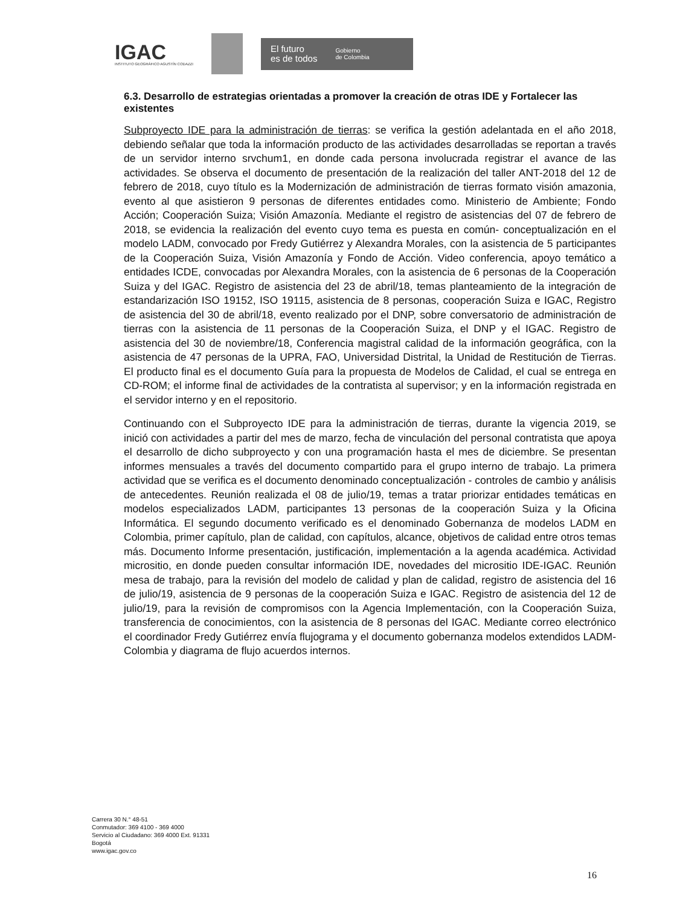IGAC
INSTITUTO GEOGRÁFICO AGUSTÍN CODAZZI
El futuro
es de todos
Gobierno
de Colombia
6.3. Desarrollo de estrategias orientadas a promover la creación de otras IDE y Fortalecer las existentes
Subproyecto IDE para la administración de tierras: se verifica la gestión adelantada en el año 2018, debiendo señalar que toda la información producto de las actividades desarrolladas se reportan a través de un servidor interno srvchum1, en donde cada persona involucrada registrar el avance de las actividades. Se observa el documento de presentación de la realización del taller ANT-2018 del 12 de febrero de 2018, cuyo título es la Modernización de administración de tierras formato visión amazonia, evento al que asistieron 9 personas de diferentes entidades como. Ministerio de Ambiente; Fondo Acción; Cooperación Suiza; Visión Amazonía. Mediante el registro de asistencias del 07 de febrero de 2018, se evidencia la realización del evento cuyo tema es puesta en común- conceptualización en el modelo LADM, convocado por Fredy Gutiérrez y Alexandra Morales, con la asistencia de 5 participantes de la Cooperación Suiza, Visión Amazonía y Fondo de Acción. Video conferencia, apoyo temático a entidades ICDE, convocadas por Alexandra Morales, con la asistencia de 6 personas de la Cooperación Suiza y del IGAC. Registro de asistencia del 23 de abril/18, temas planteamiento de la integración de estandarización ISO 19152, ISO 19115, asistencia de 8 personas, cooperación Suiza e IGAC, Registro de asistencia del 30 de abril/18, evento realizado por el DNP, sobre conversatorio de administración de tierras con la asistencia de 11 personas de la Cooperación Suiza, el DNP y el IGAC. Registro de asistencia del 30 de noviembre/18, Conferencia magistral calidad de la información geográfica, con la asistencia de 47 personas de la UPRA, FAO, Universidad Distrital, la Unidad de Restitución de Tierras. El producto final es el documento Guía para la propuesta de Modelos de Calidad, el cual se entrega en CD-ROM; el informe final de actividades de la contratista al supervisor; y en la información registrada en el servidor interno y en el repositorio.
Continuando con el Subproyecto IDE para la administración de tierras, durante la vigencia 2019, se inició con actividades a partir del mes de marzo, fecha de vinculación del personal contratista que apoya el desarrollo de dicho subproyecto y con una programación hasta el mes de diciembre. Se presentan informes mensuales a través del documento compartido para el grupo interno de trabajo. La primera actividad que se verifica es el documento denominado conceptualización - controles de cambio y análisis de antecedentes. Reunión realizada el 08 de julio/19, temas a tratar priorizar entidades temáticas en modelos especializados LADM, participantes 13 personas de la cooperación Suiza y la Oficina Informática. El segundo documento verificado es el denominado Gobernanza de modelos LADM en Colombia, primer capítulo, plan de calidad, con capítulos, alcance, objetivos de calidad entre otros temas más. Documento Informe presentación, justificación, implementación a la agenda académica. Actividad micrositio, en donde pueden consultar información IDE, novedades del micrositio IDE-IGAC. Reunión mesa de trabajo, para la revisión del modelo de calidad y plan de calidad, registro de asistencia del 16 de julio/19, asistencia de 9 personas de la cooperación Suiza e IGAC. Registro de asistencia del 12 de julio/19, para la revisión de compromisos con la Agencia Implementación, con la Cooperación Suiza, transferencia de conocimientos, con la asistencia de 8 personas del IGAC. Mediante correo electrónico el coordinador Fredy Gutiérrez envía flujograma y el documento gobernanza modelos extendidos LADM- Colombia y diagrama de flujo acuerdos internos.
Carrera 30 N.° 48-51
Conmutador: 369 4100 - 369 4000
Servicio al Ciudadano: 369 4000 Ext. 91331
Bogotá
www.igac.gov.co
16